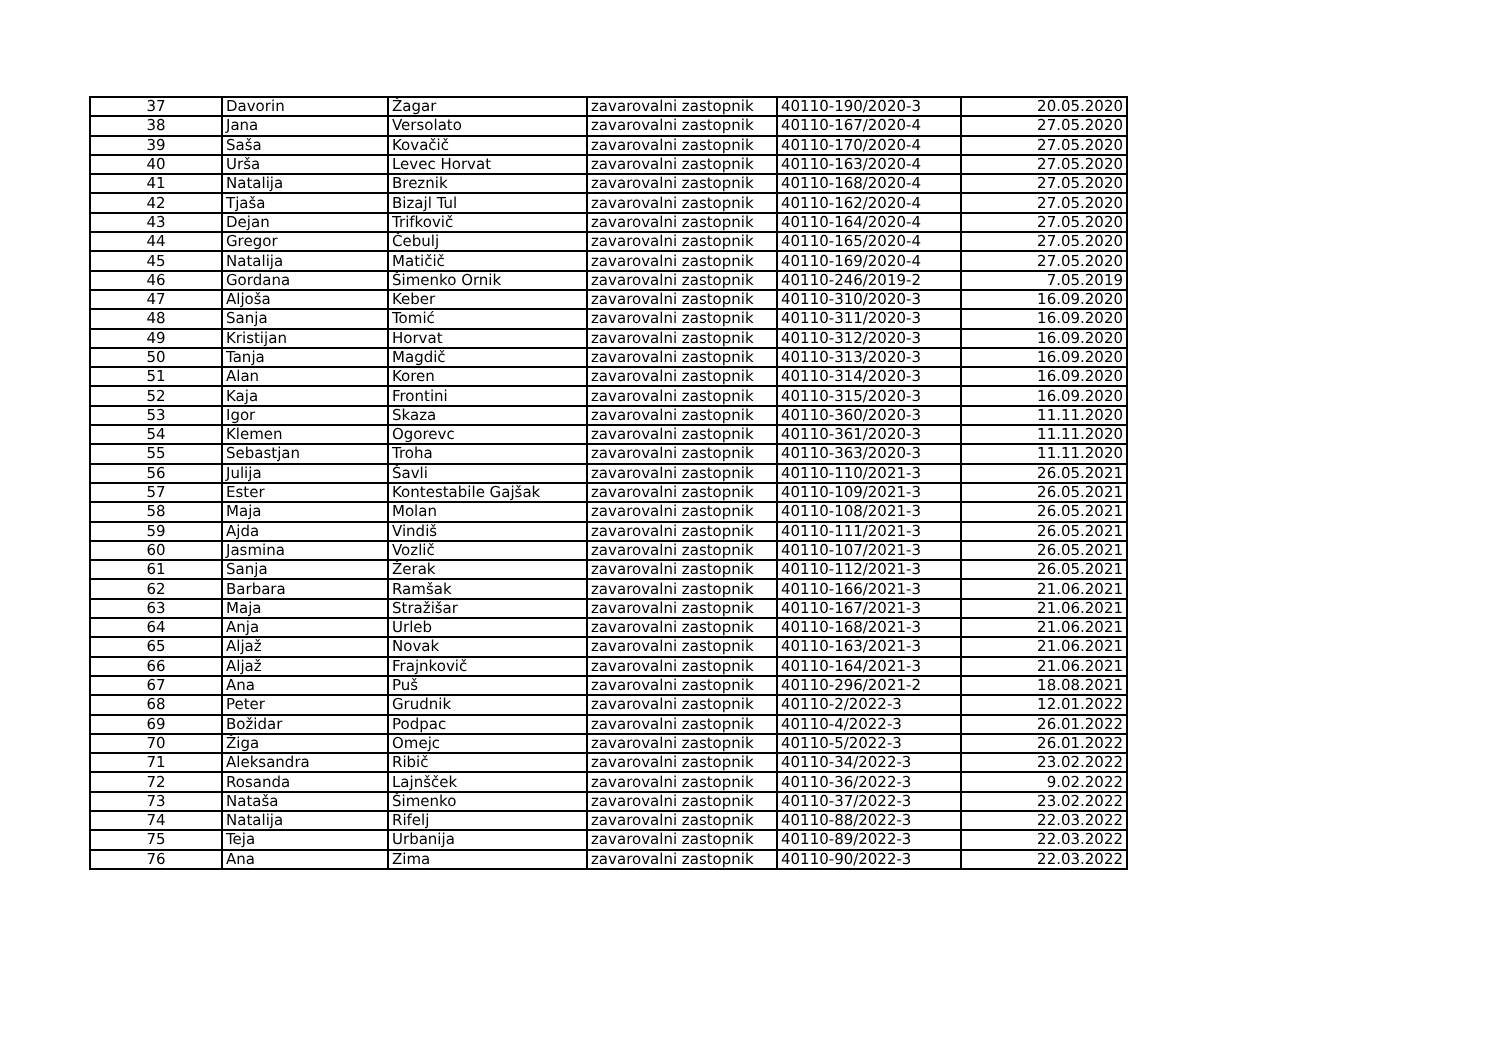| 37 | Davorin | Žagar | zavarovalni zastopnik | 40110-190/2020-3 | 20.05.2020 |
| 38 | Jana | Versolato | zavarovalni zastopnik | 40110-167/2020-4 | 27.05.2020 |
| 39 | Saša | Kovačič | zavarovalni zastopnik | 40110-170/2020-4 | 27.05.2020 |
| 40 | Urša | Levec Horvat | zavarovalni zastopnik | 40110-163/2020-4 | 27.05.2020 |
| 41 | Natalija | Breznik | zavarovalni zastopnik | 40110-168/2020-4 | 27.05.2020 |
| 42 | Tjaša | Bizajl Tul | zavarovalni zastopnik | 40110-162/2020-4 | 27.05.2020 |
| 43 | Dejan | Trifkovič | zavarovalni zastopnik | 40110-164/2020-4 | 27.05.2020 |
| 44 | Gregor | Čebulj | zavarovalni zastopnik | 40110-165/2020-4 | 27.05.2020 |
| 45 | Natalija | Matičič | zavarovalni zastopnik | 40110-169/2020-4 | 27.05.2020 |
| 46 | Gordana | Šimenko Ornik | zavarovalni zastopnik | 40110-246/2019-2 | 7.05.2019 |
| 47 | Aljoša | Keber | zavarovalni zastopnik | 40110-310/2020-3 | 16.09.2020 |
| 48 | Sanja | Tomić | zavarovalni zastopnik | 40110-311/2020-3 | 16.09.2020 |
| 49 | Kristijan | Horvat | zavarovalni zastopnik | 40110-312/2020-3 | 16.09.2020 |
| 50 | Tanja | Magdič | zavarovalni zastopnik | 40110-313/2020-3 | 16.09.2020 |
| 51 | Alan | Koren | zavarovalni zastopnik | 40110-314/2020-3 | 16.09.2020 |
| 52 | Kaja | Frontini | zavarovalni zastopnik | 40110-315/2020-3 | 16.09.2020 |
| 53 | Igor | Skaza | zavarovalni zastopnik | 40110-360/2020-3 | 11.11.2020 |
| 54 | Klemen | Ogorevc | zavarovalni zastopnik | 40110-361/2020-3 | 11.11.2020 |
| 55 | Sebastjan | Troha | zavarovalni zastopnik | 40110-363/2020-3 | 11.11.2020 |
| 56 | Julija | Šavli | zavarovalni zastopnik | 40110-110/2021-3 | 26.05.2021 |
| 57 | Ester | Kontestabile Gajšak | zavarovalni zastopnik | 40110-109/2021-3 | 26.05.2021 |
| 58 | Maja | Molan | zavarovalni zastopnik | 40110-108/2021-3 | 26.05.2021 |
| 59 | Ajda | Vindiš | zavarovalni zastopnik | 40110-111/2021-3 | 26.05.2021 |
| 60 | Jasmina | Vozlič | zavarovalni zastopnik | 40110-107/2021-3 | 26.05.2021 |
| 61 | Sanja | Žerak | zavarovalni zastopnik | 40110-112/2021-3 | 26.05.2021 |
| 62 | Barbara | Ramšak | zavarovalni zastopnik | 40110-166/2021-3 | 21.06.2021 |
| 63 | Maja | Stražišar | zavarovalni zastopnik | 40110-167/2021-3 | 21.06.2021 |
| 64 | Anja | Urleb | zavarovalni zastopnik | 40110-168/2021-3 | 21.06.2021 |
| 65 | Aljaž | Novak | zavarovalni zastopnik | 40110-163/2021-3 | 21.06.2021 |
| 66 | Aljaž | Frajnkovič | zavarovalni zastopnik | 40110-164/2021-3 | 21.06.2021 |
| 67 | Ana | Puš | zavarovalni zastopnik | 40110-296/2021-2 | 18.08.2021 |
| 68 | Peter | Grudnik | zavarovalni zastopnik | 40110-2/2022-3 | 12.01.2022 |
| 69 | Božidar | Podpac | zavarovalni zastopnik | 40110-4/2022-3 | 26.01.2022 |
| 70 | Žiga | Omejc | zavarovalni zastopnik | 40110-5/2022-3 | 26.01.2022 |
| 71 | Aleksandra | Ribič | zavarovalni zastopnik | 40110-34/2022-3 | 23.02.2022 |
| 72 | Rosanda | Lajnšček | zavarovalni zastopnik | 40110-36/2022-3 | 9.02.2022 |
| 73 | Nataša | Šimenko | zavarovalni zastopnik | 40110-37/2022-3 | 23.02.2022 |
| 74 | Natalija | Rifelj | zavarovalni zastopnik | 40110-88/2022-3 | 22.03.2022 |
| 75 | Teja | Urbanija | zavarovalni zastopnik | 40110-89/2022-3 | 22.03.2022 |
| 76 | Ana | Zima | zavarovalni zastopnik | 40110-90/2022-3 | 22.03.2022 |